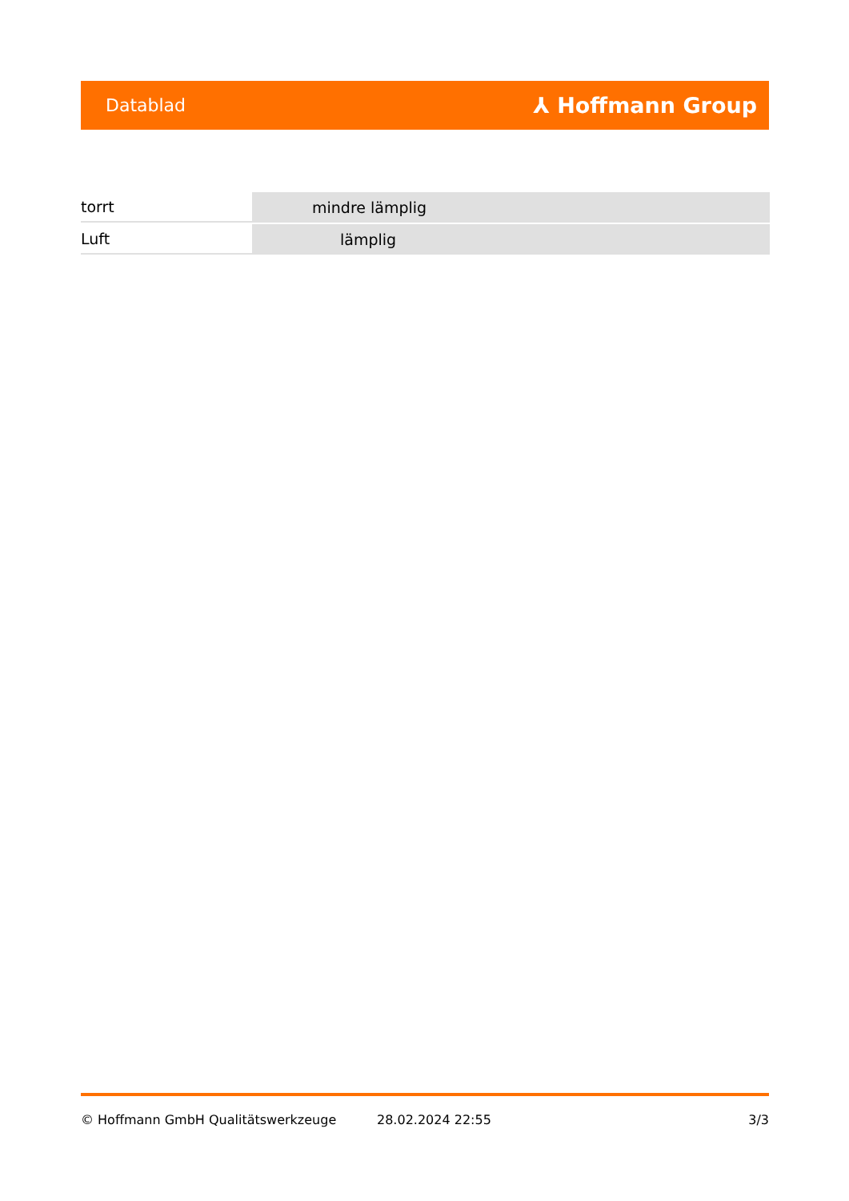Datablad ⅄ Hoffmann Group
| torrt | mindre lämplig |
| Luft | lämplig |
© Hoffmann GmbH Qualitätswerkzeuge 28.02.2024 22:55 3/3